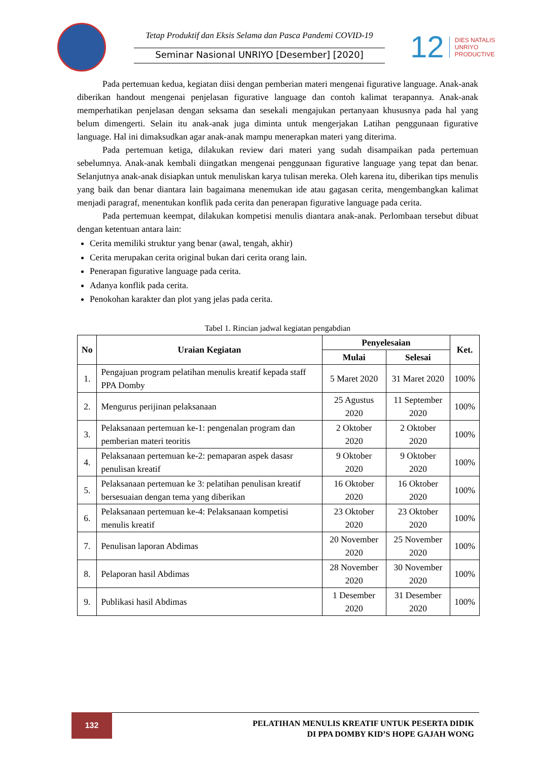Tetap Produktif dan Eksis Selama dan Pasca Pandemi COVID-19
Seminar Nasional UNRIYO [Desember] [2020]
12
DIES NATALIS
UNRIYO
PRODUCTIVE
Pada pertemuan kedua, kegiatan diisi dengan pemberian materi mengenai figurative language. Anak-anak diberikan handout mengenai penjelasan figurative language dan contoh kalimat terapannya. Anak-anak memperhatikan penjelasan dengan seksama dan sesekali mengajukan pertanyaan khususnya pada hal yang belum dimengerti. Selain itu anak-anak juga diminta untuk mengerjakan Latihan penggunaan figurative language. Hal ini dimaksudkan agar anak-anak mampu menerapkan materi yang diterima.
Pada pertemuan ketiga, dilakukan review dari materi yang sudah disampaikan pada pertemuan sebelumnya. Anak-anak kembali diingatkan mengenai penggunaan figurative language yang tepat dan benar. Selanjutnya anak-anak disiapkan untuk menuliskan karya tulisan mereka. Oleh karena itu, diberikan tips menulis yang baik dan benar diantara lain bagaimana menemukan ide atau gagasan cerita, mengembangkan kalimat menjadi paragraf, menentukan konflik pada cerita dan penerapan figurative language pada cerita.
Pada pertemuan keempat, dilakukan kompetisi menulis diantara anak-anak. Perlombaan tersebut dibuat dengan ketentuan antara lain:
Cerita memiliki struktur yang benar (awal, tengah, akhir)
Cerita merupakan cerita original bukan dari cerita orang lain.
Penerapan figurative language pada cerita.
Adanya konflik pada cerita.
Penokohan karakter dan plot yang jelas pada cerita.
Tabel 1. Rincian jadwal kegiatan pengabdian
| No | Uraian Kegiatan | Penyelesaian | | Ket. |
| --- | --- | --- | --- | --- |
| | | Mulai | Selesai | |
| 1. | Pengajuan program pelatihan menulis kreatif kepada staff PPA Domby | 5 Maret 2020 | 31 Maret 2020 | 100% |
| 2. | Mengurus perijinan pelaksanaan | 25 Agustus 2020 | 11 September 2020 | 100% |
| 3. | Pelaksanaan pertemuan ke-1: pengenalan program dan pemberian materi teoritis | 2 Oktober 2020 | 2 Oktober 2020 | 100% |
| 4. | Pelaksanaan pertemuan ke-2: pemaparan aspek dasasr penulisan kreatif | 9 Oktober 2020 | 9 Oktober 2020 | 100% |
| 5. | Pelaksanaan pertemuan ke 3: pelatihan penulisan kreatif bersesuaian dengan tema yang diberikan | 16 Oktober 2020 | 16 Oktober 2020 | 100% |
| 6. | Pelaksanaan pertemuan ke-4: Pelaksanaan kompetisi menulis kreatif | 23 Oktober 2020 | 23 Oktober 2020 | 100% |
| 7. | Penulisan laporan Abdimas | 20 November 2020 | 25 November 2020 | 100% |
| 8. | Pelaporan hasil Abdimas | 28 November 2020 | 30 November 2020 | 100% |
| 9. | Publikasi hasil Abdimas | 1 Desember 2020 | 31 Desember 2020 | 100% |
132
PELATIHAN MENULIS KREATIF UNTUK PESERTA DIDIK
DI PPA DOMBY KID’S HOPE GAJAH WONG